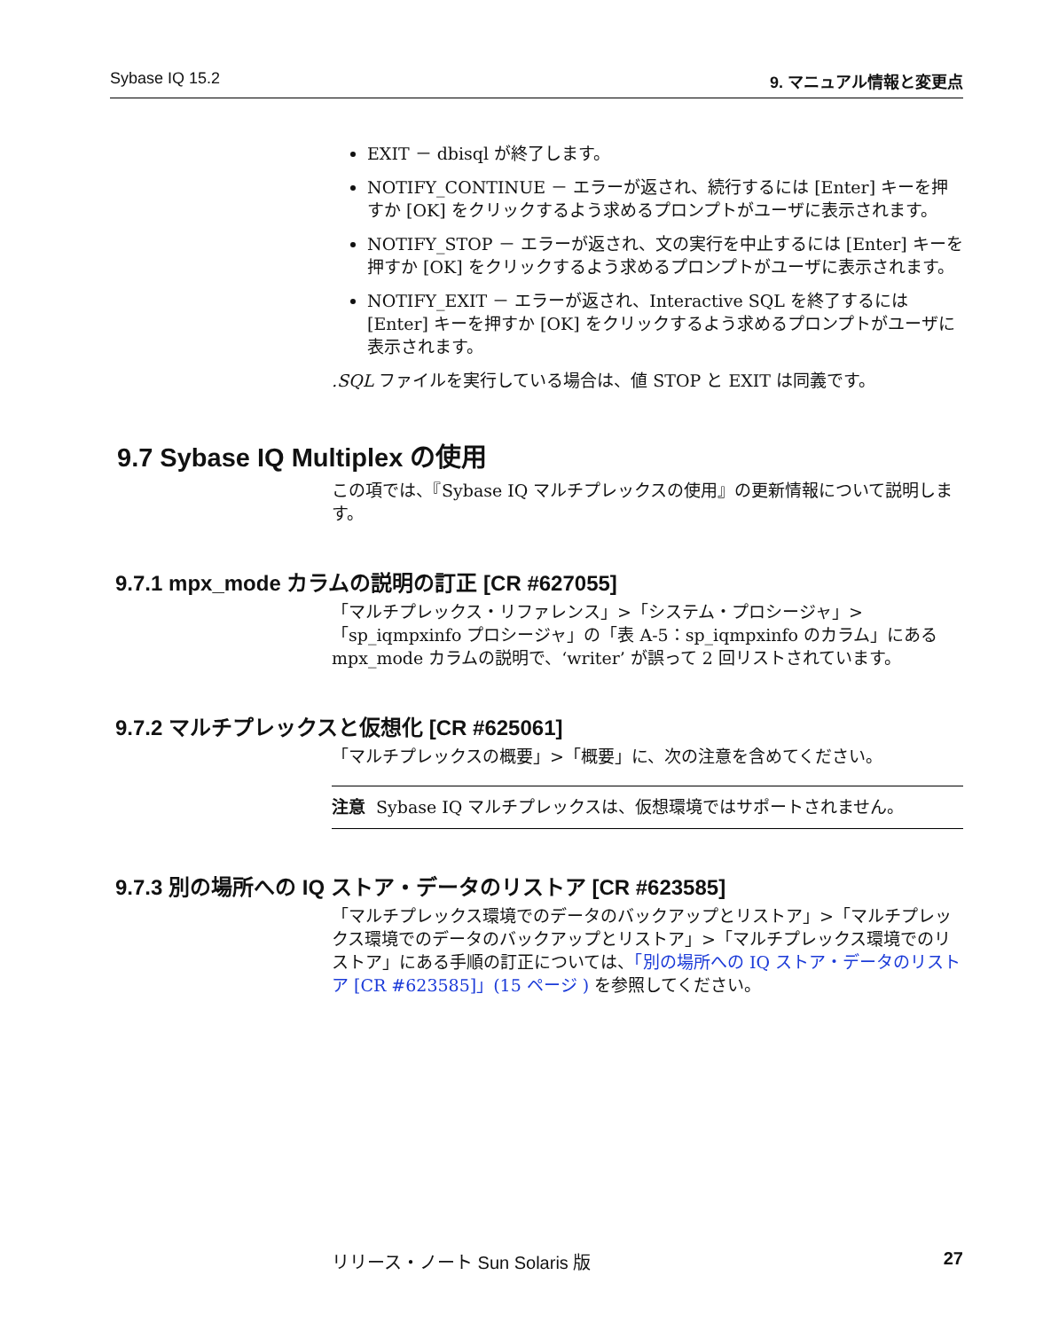Sybase IQ 15.2 9. マニュアル情報と変更点
EXIT － dbisql が終了します。
NOTIFY_CONTINUE － エラーが返され、続行するには [Enter] キーを押すか [OK] をクリックするよう求めるプロンプトがユーザに表示されます。
NOTIFY_STOP － エラーが返され、文の実行を中止するには [Enter] キーを押すか [OK] をクリックするよう求めるプロンプトがユーザに表示されます。
NOTIFY_EXIT － エラーが返され、Interactive SQL を終了するには [Enter] キーを押すか [OK] をクリックするよう求めるプロンプトがユーザに表示されます。
.SQL ファイルを実行している場合は、値 STOP と EXIT は同義です。
9.7 Sybase IQ Multiplex の使用
この項では、『Sybase IQ マルチプレックスの使用』の更新情報について説明します。
9.7.1 mpx_mode カラムの説明の訂正 [CR #627055]
「マルチプレックス・リファレンス」>「システム・プロシージャ」>「sp_iqmpxinfo プロシージャ」の「表 A-5：sp_iqmpxinfo のカラム」にある mpx_mode カラムの説明で、‘writer’ が誤って 2 回リストされています。
9.7.2 マルチプレックスと仮想化 [CR #625061]
「マルチプレックスの概要」>「概要」に、次の注意を含めてください。
注意 Sybase IQ マルチプレックスは、仮想環境ではサポートされません。
9.7.3 別の場所への IQ ストア・データのリストア [CR #623585]
「マルチプレックス環境でのデータのバックアップとリストア」>「マルチプレックス環境でのデータのバックアップとリストア」>「マルチプレックス環境でのリストア」にある手順の訂正については、「別の場所への IQ ストア・データのリストア [CR #623585]」(15 ページ ) を参照してください。
リリース・ノート Sun Solaris 版 27